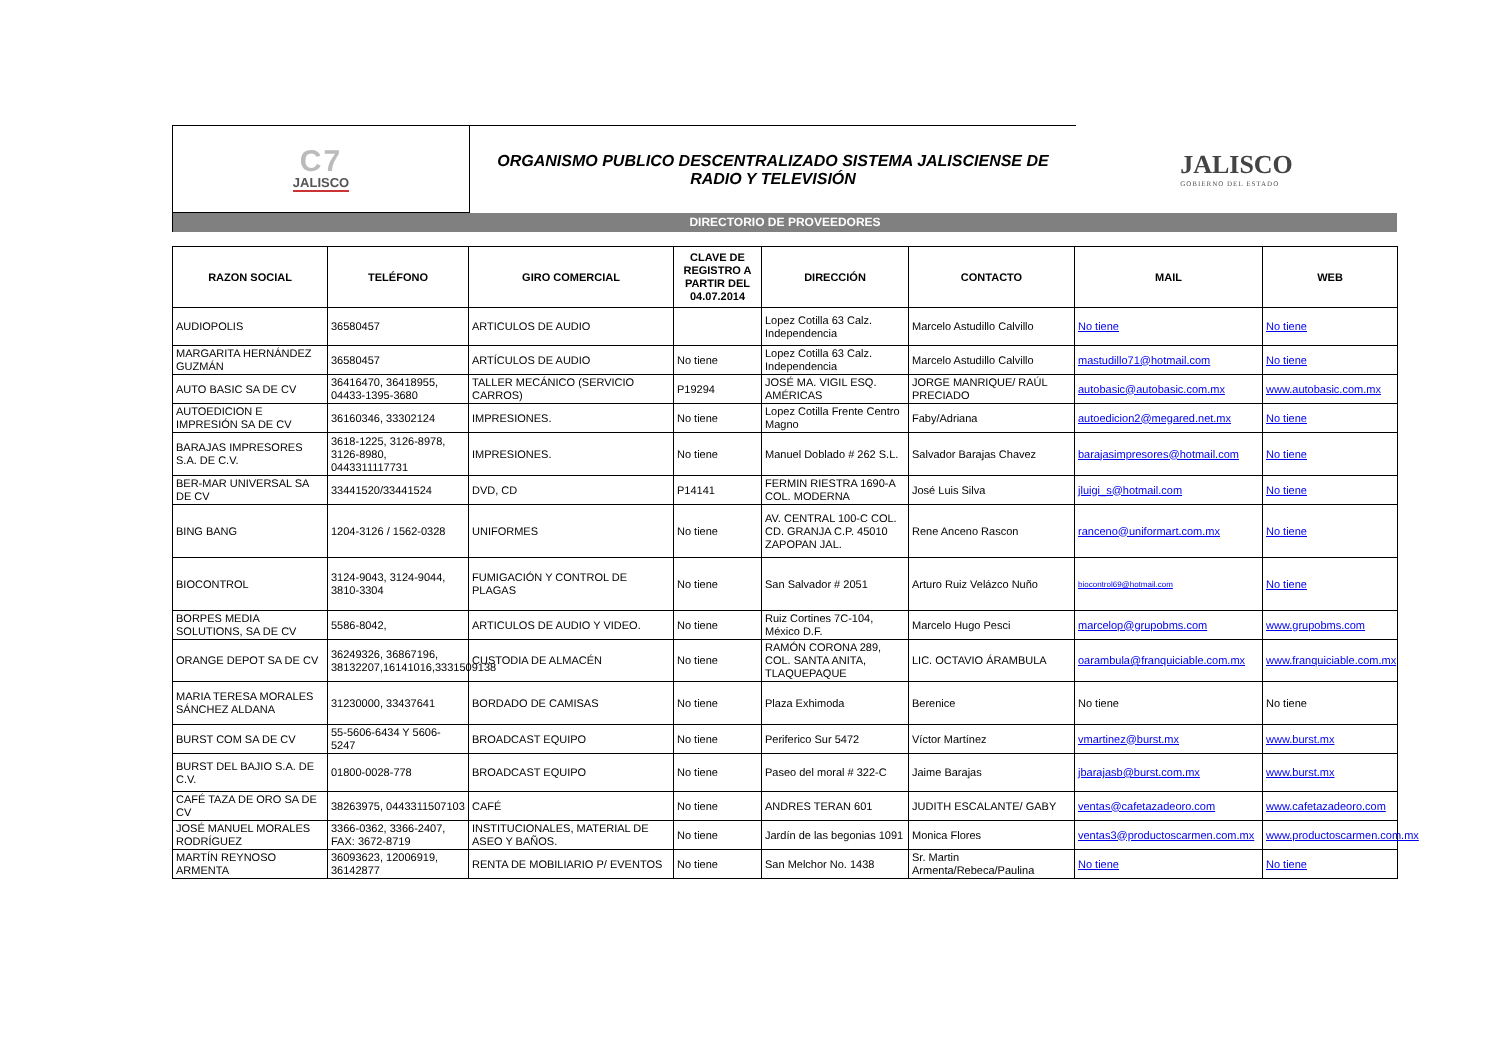C7
JALISCO
ORGANISMO PUBLICO DESCENTRALIZADO SISTEMA JALISCIENSE DE
RADIO Y TELEVISIÓN
JALISCO
GOBIERNO DEL ESTADO
DIRECTORIO DE PROVEEDORES
| RAZON SOCIAL | TELÉFONO | GIRO COMERCIAL | CLAVE DE REGISTRO A PARTIR DEL 04.07.2014 | DIRECCIÓN | CONTACTO | MAIL | WEB |
| --- | --- | --- | --- | --- | --- | --- | --- |
| AUDIOPOLIS | 36580457 | ARTICULOS DE AUDIO | | Lopez Cotilla 63 Calz. Independencia | Marcelo Astudillo Calvillo | No tiene | No tiene |
| MARGARITA HERNÁNDEZ GUZMÁN | 36580457 | ARTÍCULOS DE AUDIO | No tiene | Lopez Cotilla 63 Calz. Independencia | Marcelo Astudillo Calvillo | mastudillo71@hotmail.com | No tiene |
| AUTO BASIC SA DE CV | 36416470, 36418955, 04433-1395-3680 | TALLER MECÁNICO (SERVICIO CARROS) | P19294 | JOSÉ MA. VIGIL ESQ. AMÉRICAS | JORGE MANRIQUE/ RAÚL PRECIADO | autobasic@autobasic.com.mx | www.autobasic.com.mx |
| AUTOEDICION E IMPRESIÓN SA DE CV | 36160346, 33302124 | IMPRESIONES. | No tiene | Lopez Cotilla Frente Centro Magno | Faby/Adriana | autoedicion2@megared.net.mx | No tiene |
| BARAJAS IMPRESORES S.A. DE C.V. | 3618-1225, 3126-8978, 3126-8980, 0443311117731 | IMPRESIONES. | No tiene | Manuel Doblado # 262 S.L. | Salvador Barajas Chavez | barajasimpresores@hotmail.com | No tiene |
| BER-MAR UNIVERSAL SA DE CV | 33441520/33441524 | DVD, CD | P14141 | FERMIN RIESTRA 1690-A COL. MODERNA | José Luis Silva | jluigi_s@hotmail.com | No tiene |
| BING BANG | 1204-3126 / 1562-0328 | UNIFORMES | No tiene | AV. CENTRAL 100-C COL. CD. GRANJA C.P. 45010 ZAPOPAN JAL. | Rene Anceno Rascon | ranceno@uniformart.com.mx | No tiene |
| BIOCONTROL | 3124-9043, 3124-9044, 3810-3304 | FUMIGACIÓN Y CONTROL DE PLAGAS | No tiene | San Salvador # 2051 | Arturo Ruiz Velázco Nuño | biocontrol69@hotmail.com | No tiene |
| BORPES MEDIA SOLUTIONS, SA DE CV | 5586-8042, | ARTICULOS DE AUDIO Y VIDEO. | No tiene | Ruiz Cortines 7C-104, México D.F. | Marcelo Hugo Pesci | marcelop@grupobms.com | www.grupobms.com |
| ORANGE DEPOT SA DE CV | 36249326, 36867196, 38132207,16141016,3331509138 | CUSTODIA DE ALMACÉN | No tiene | RAMÓN CORONA 289, COL. SANTA ANITA, TLAQUEPAQUE | LIC. OCTAVIO ÁRAMBULA | oarambula@franquiciable.com.mx | www.franquiciable.com.mx |
| MARIA TERESA MORALES SÁNCHEZ ALDANA | 31230000, 33437641 | BORDADO DE CAMISAS | No tiene | Plaza Exhimoda | Berenice | No tiene | No tiene |
| BURST COM SA DE CV | 55-5606-6434 Y 5606-5247 | BROADCAST EQUIPO | No tiene | Periferico Sur 5472 | Víctor Martínez | vmartinez@burst.mx | www.burst.mx |
| BURST DEL BAJIO S.A. DE C.V. | 01800-0028-778 | BROADCAST EQUIPO | No tiene | Paseo del moral # 322-C | Jaime Barajas | jbarajasb@burst.com.mx | www.burst.mx |
| CAFÉ TAZA DE ORO SA DE CV | 38263975, 0443311507103 | CAFÉ | No tiene | ANDRES TERAN 601 | JUDITH ESCALANTE/ GABY | ventas@cafetazadeoro.com | www.cafetazadeoro.com |
| JOSÉ MANUEL MORALES RODRÍGUEZ | 3366-0362, 3366-2407, FAX: 3672-8719 | INSTITUCIONALES, MATERIAL DE ASEO Y BAÑOS. | No tiene | Jardín de las begonias 1091 | Monica Flores | ventas3@productoscarmen.com.mx | www.productoscarmen.com.mx |
| MARTÍN REYNOSO ARMENTA | 36093623, 12006919, 36142877 | RENTA DE MOBILIARIO P/ EVENTOS | No tiene | San Melchor No. 1438 | Sr. Martin Armenta/Rebeca/Paulina | No tiene | No tiene |